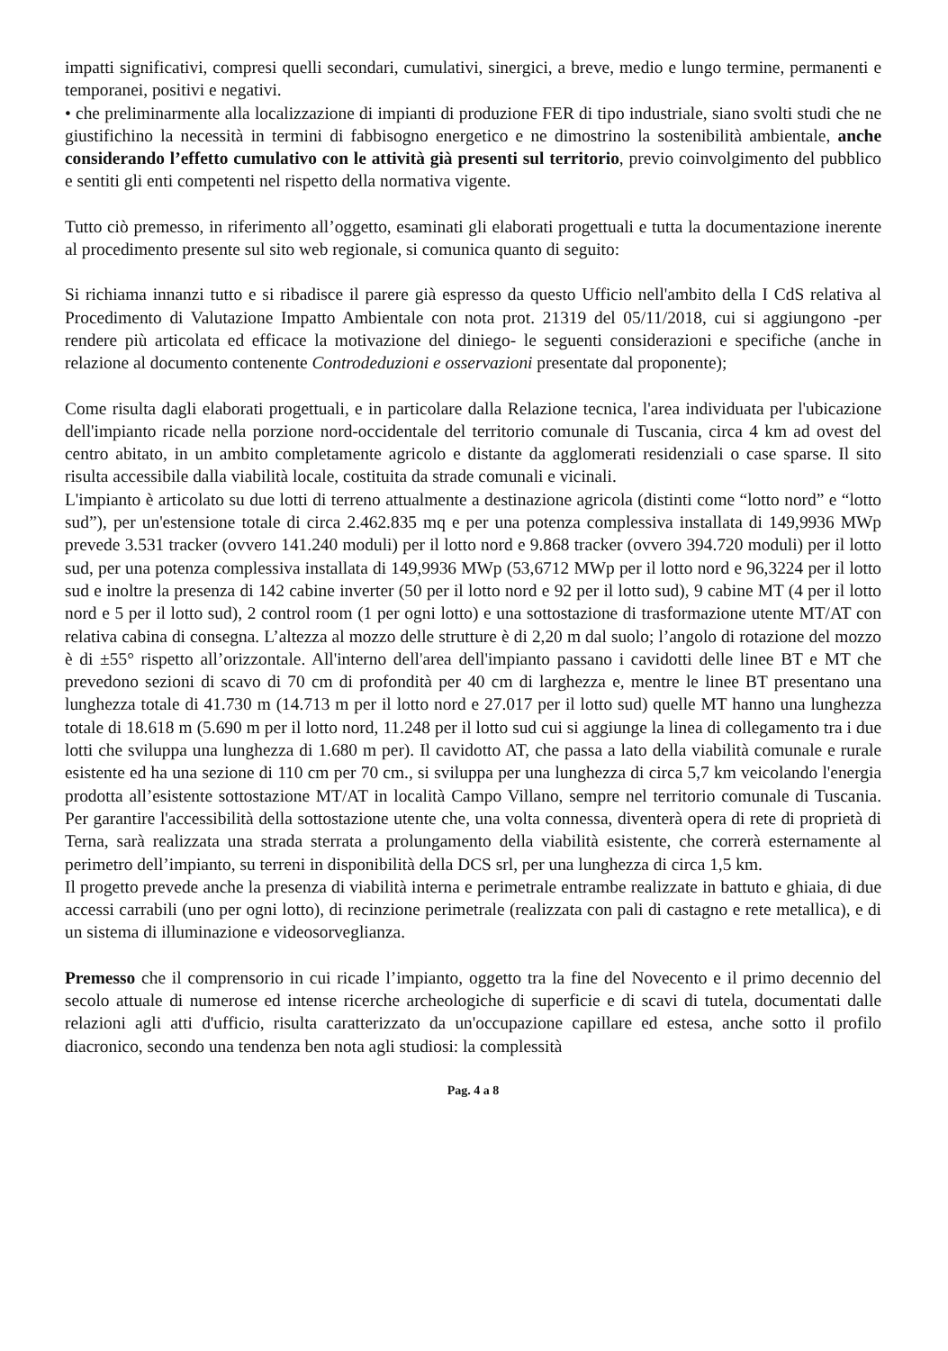impatti significativi, compresi quelli secondari, cumulativi, sinergici, a breve, medio e lungo termine, permanenti e temporanei, positivi e negativi.
• che preliminarmente alla localizzazione di impianti di produzione FER di tipo industriale, siano svolti studi che ne giustifichino la necessità in termini di fabbisogno energetico e ne dimostrino la sostenibilità ambientale, anche considerando l’effetto cumulativo con le attività già presenti sul territorio, previo coinvolgimento del pubblico e sentiti gli enti competenti nel rispetto della normativa vigente.
Tutto ciò premesso, in riferimento all’oggetto, esaminati gli elaborati progettuali e tutta la documentazione inerente al procedimento presente sul sito web regionale, si comunica quanto di seguito:
Si richiama innanzi tutto e si ribadisce il parere già espresso da questo Ufficio nell'ambito della I CdS relativa al Procedimento di Valutazione Impatto Ambientale con nota prot. 21319 del 05/11/2018, cui si aggiungono -per rendere più articolata ed efficace la motivazione del diniego- le seguenti considerazioni e specifiche (anche in relazione al documento contenente Controdeduzioni e osservazioni presentate dal proponente);
Come risulta dagli elaborati progettuali, e in particolare dalla Relazione tecnica, l'area individuata per l'ubicazione dell'impianto ricade nella porzione nord-occidentale del territorio comunale di Tuscania, circa 4 km ad ovest del centro abitato, in un ambito completamente agricolo e distante da agglomerati residenziali o case sparse. Il sito risulta accessibile dalla viabilità locale, costituita da strade comunali e vicinali.
L'impianto è articolato su due lotti di terreno attualmente a destinazione agricola (distinti come “lotto nord” e “lotto sud”), per un'estensione totale di circa 2.462.835 mq e per una potenza complessiva installata di 149,9936 MWp prevede 3.531 tracker (ovvero 141.240 moduli) per il lotto nord e 9.868 tracker (ovvero 394.720 moduli) per il lotto sud, per una potenza complessiva installata di 149,9936 MWp (53,6712 MWp per il lotto nord e 96,3224 per il lotto sud e inoltre la presenza di 142 cabine inverter (50 per il lotto nord e 92 per il lotto sud), 9 cabine MT (4 per il lotto nord e 5 per il lotto sud), 2 control room (1 per ogni lotto) e una sottostazione di trasformazione utente MT/AT con relativa cabina di consegna. L’altezza al mozzo delle strutture è di 2,20 m dal suolo; l’angolo di rotazione del mozzo è di ±55° rispetto all’orizzontale. All'interno dell'area dell'impianto passano i cavidotti delle linee BT e MT che prevedono sezioni di scavo di 70 cm di profondità per 40 cm di larghezza e, mentre le linee BT presentano una lunghezza totale di 41.730 m (14.713 m per il lotto nord e 27.017 per il lotto sud) quelle MT hanno una lunghezza totale di 18.618 m (5.690 m per il lotto nord, 11.248 per il lotto sud cui si aggiunge la linea di collegamento tra i due lotti che sviluppa una lunghezza di 1.680 m per). Il cavidotto AT, che passa a lato della viabilità comunale e rurale esistente ed ha una sezione di 110 cm per 70 cm., si sviluppa per una lunghezza di circa 5,7 km veicolando l'energia prodotta all’esistente sottostazione MT/AT in località Campo Villano, sempre nel territorio comunale di Tuscania. Per garantire l'accessibilità della sottostazione utente che, una volta connessa, diventerà opera di rete di proprietà di Terna, sarà realizzata una strada sterrata a prolungamento della viabilità esistente, che correrà esternamente al perimetro dell’impianto, su terreni in disponibilità della DCS srl, per una lunghezza di circa 1,5 km.
Il progetto prevede anche la presenza di viabilità interna e perimetrale entrambe realizzate in battuto e ghiaia, di due accessi carrabili (uno per ogni lotto), di recinzione perimetrale (realizzata con pali di castagno e rete metallica), e di un sistema di illuminazione e videosorveglianza.
Premesso che il comprensorio in cui ricade l’impianto, oggetto tra la fine del Novecento e il primo decennio del secolo attuale di numerose ed intense ricerche archeologiche di superficie e di scavi di tutela, documentati dalle relazioni agli atti d'ufficio, risulta caratterizzato da un'occupazione capillare ed estesa, anche sotto il profilo diacronico, secondo una tendenza ben nota agli studiosi: la complessità
Pag. 4 a 8